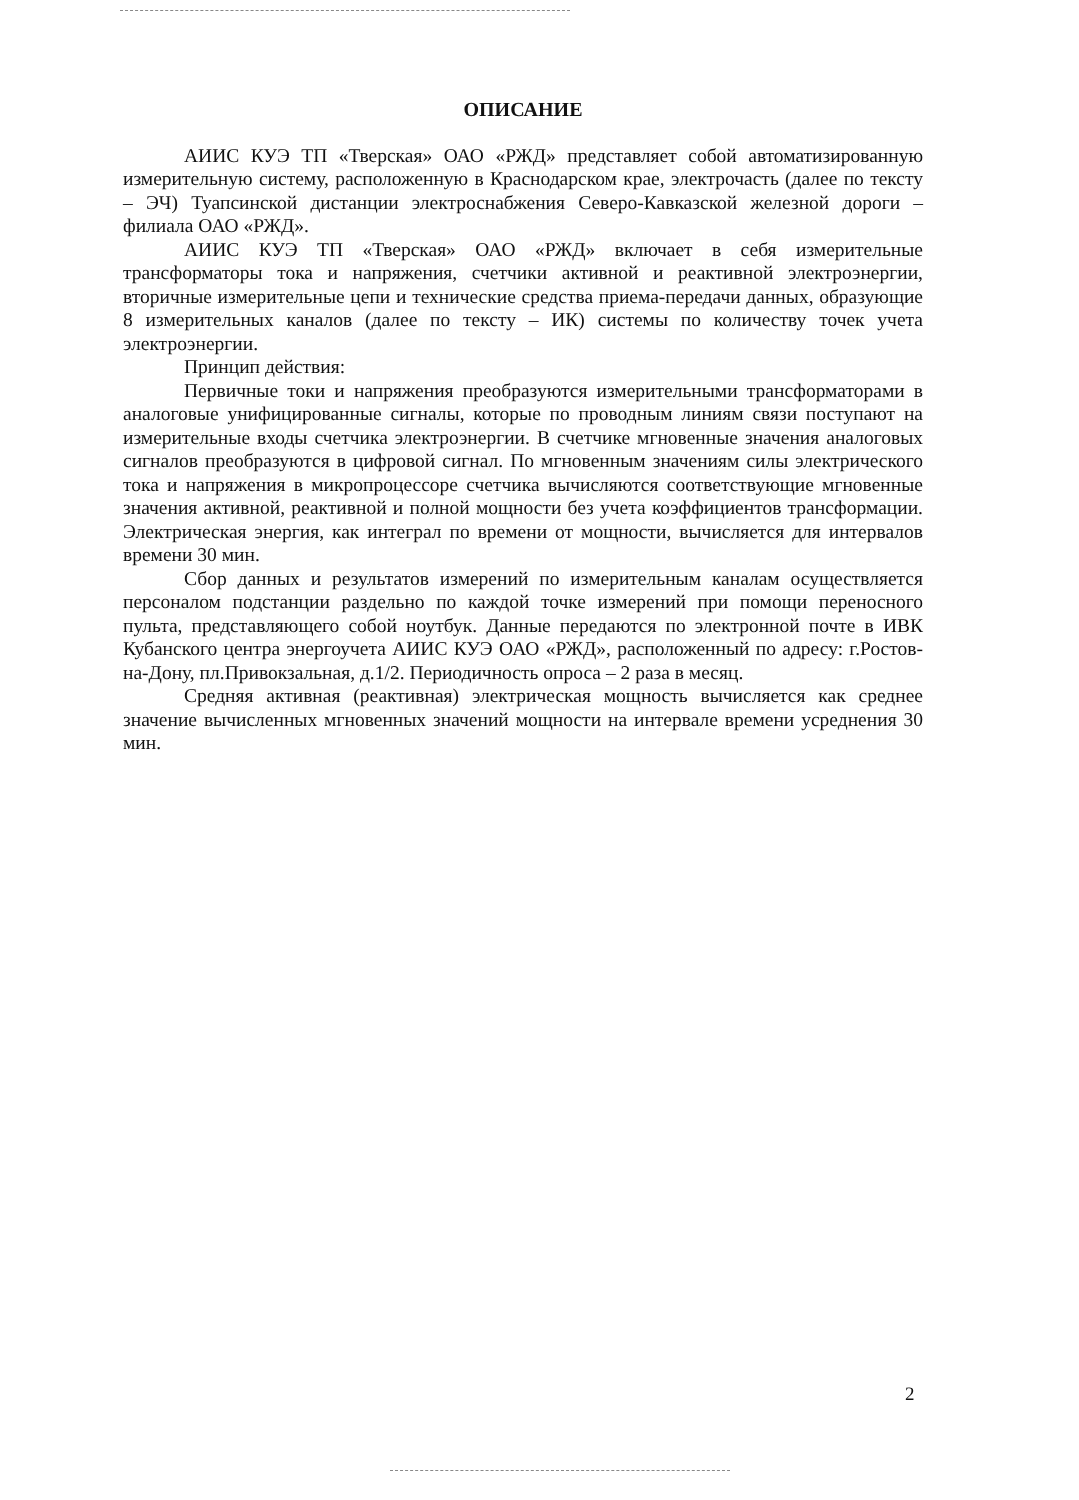ОПИСАНИЕ
АИИС КУЭ ТП «Тверская» ОАО «РЖД» представляет собой автоматизированную измерительную систему, расположенную в Краснодарском крае, электрочасть (далее по тексту – ЭЧ) Туапсинской дистанции электроснабжения Северо-Кавказской железной дороги – филиала ОАО «РЖД».
АИИС КУЭ ТП «Тверская» ОАО «РЖД» включает в себя измерительные трансформаторы тока и напряжения, счетчики активной и реактивной электроэнергии, вторичные измерительные цепи и технические средства приема-передачи данных, образующие 8 измерительных каналов (далее по тексту – ИК) системы по количеству точек учета электроэнергии.
Принцип действия:
Первичные токи и напряжения преобразуются измерительными трансформаторами в аналоговые унифицированные сигналы, которые по проводным линиям связи поступают на измерительные входы счетчика электроэнергии. В счетчике мгновенные значения аналоговых сигналов преобразуются в цифровой сигнал. По мгновенным значениям силы электрического тока и напряжения в микропроцессоре счетчика вычисляются соответствующие мгновенные значения активной, реактивной и полной мощности без учета коэффициентов трансформации. Электрическая энергия, как интеграл по времени от мощности, вычисляется для интервалов времени 30 мин.
Сбор данных и результатов измерений по измерительным каналам осуществляется персоналом подстанции раздельно по каждой точке измерений при помощи переносного пульта, представляющего собой ноутбук. Данные передаются по электронной почте в ИВК Кубанского центра энергоучета АИИС КУЭ ОАО «РЖД», расположенный по адресу: г.Ростов-на-Дону, пл.Привокзальная, д.1/2. Периодичность опроса – 2 раза в месяц.
Средняя активная (реактивная) электрическая мощность вычисляется как среднее значение вычисленных мгновенных значений мощности на интервале времени усреднения 30 мин.
2